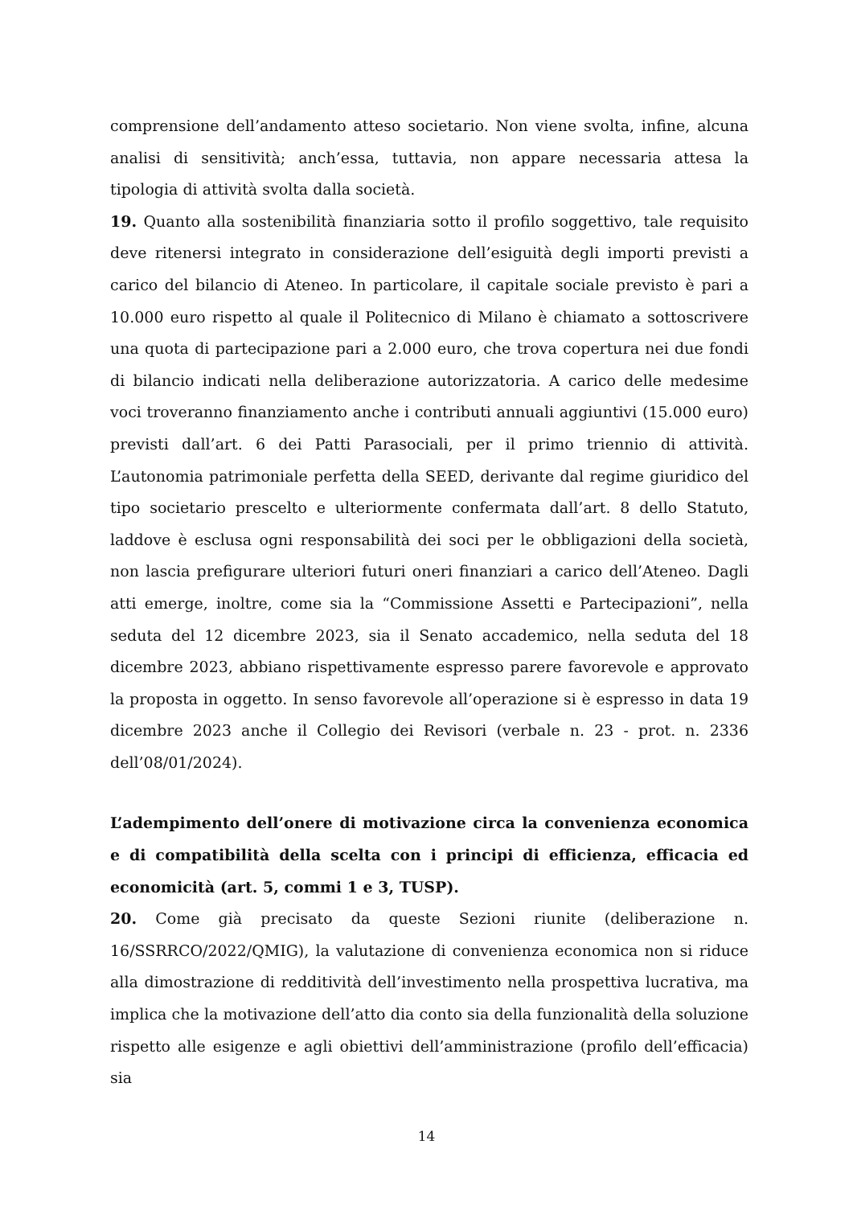comprensione dell’andamento atteso societario. Non viene svolta, infine, alcuna analisi di sensitività; anch’essa, tuttavia, non appare necessaria attesa la tipologia di attività svolta dalla società.
19. Quanto alla sostenibilità finanziaria sotto il profilo soggettivo, tale requisito deve ritenersi integrato in considerazione dell’esiguità degli importi previsti a carico del bilancio di Ateneo. In particolare, il capitale sociale previsto è pari a 10.000 euro rispetto al quale il Politecnico di Milano è chiamato a sottoscrivere una quota di partecipazione pari a 2.000 euro, che trova copertura nei due fondi di bilancio indicati nella deliberazione autorizzatoria. A carico delle medesime voci troveranno finanziamento anche i contributi annuali aggiuntivi (15.000 euro) previsti dall’art. 6 dei Patti Parasociali, per il primo triennio di attività. L’autonomia patrimoniale perfetta della SEED, derivante dal regime giuridico del tipo societario prescelto e ulteriormente confermata dall’art. 8 dello Statuto, laddove è esclusa ogni responsabilità dei soci per le obbligazioni della società, non lascia prefigurare ulteriori futuri oneri finanziari a carico dell’Ateneo. Dagli atti emerge, inoltre, come sia la “Commissione Assetti e Partecipazioni”, nella seduta del 12 dicembre 2023, sia il Senato accademico, nella seduta del 18 dicembre 2023, abbiano rispettivamente espresso parere favorevole e approvato la proposta in oggetto. In senso favorevole all’operazione si è espresso in data 19 dicembre 2023 anche il Collegio dei Revisori (verbale n. 23 - prot. n. 2336 dell’08/01/2024).
L’adempimento dell’onere di motivazione circa la convenienza economica e di compatibilità della scelta con i principi di efficienza, efficacia ed economicità (art. 5, commi 1 e 3, TUSP).
20. Come già precisato da queste Sezioni riunite (deliberazione n. 16/SSRRCO/2022/QMIG), la valutazione di convenienza economica non si riduce alla dimostrazione di redditività dell’investimento nella prospettiva lucrativa, ma implica che la motivazione dell’atto dia conto sia della funzionalità della soluzione rispetto alle esigenze e agli obiettivi dell’amministrazione (profilo dell’efficacia) sia
14